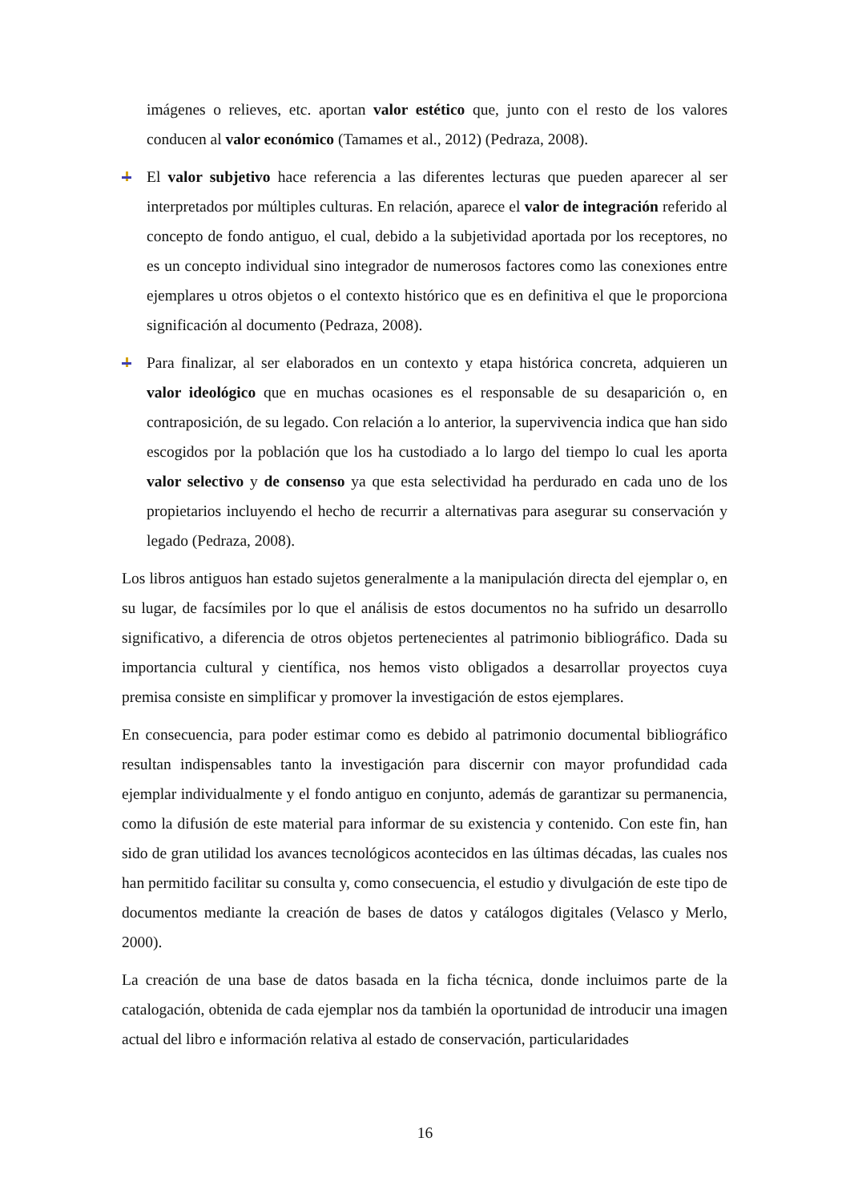imágenes o relieves, etc. aportan valor estético que, junto con el resto de los valores conducen al valor económico (Tamames et al., 2012) (Pedraza, 2008).
El valor subjetivo hace referencia a las diferentes lecturas que pueden aparecer al ser interpretados por múltiples culturas. En relación, aparece el valor de integración referido al concepto de fondo antiguo, el cual, debido a la subjetividad aportada por los receptores, no es un concepto individual sino integrador de numerosos factores como las conexiones entre ejemplares u otros objetos o el contexto histórico que es en definitiva el que le proporciona significación al documento (Pedraza, 2008).
Para finalizar, al ser elaborados en un contexto y etapa histórica concreta, adquieren un valor ideológico que en muchas ocasiones es el responsable de su desaparición o, en contraposición, de su legado. Con relación a lo anterior, la supervivencia indica que han sido escogidos por la población que los ha custodiado a lo largo del tiempo lo cual les aporta valor selectivo y de consenso ya que esta selectividad ha perdurado en cada uno de los propietarios incluyendo el hecho de recurrir a alternativas para asegurar su conservación y legado (Pedraza, 2008).
Los libros antiguos han estado sujetos generalmente a la manipulación directa del ejemplar o, en su lugar, de facsímiles por lo que el análisis de estos documentos no ha sufrido un desarrollo significativo, a diferencia de otros objetos pertenecientes al patrimonio bibliográfico. Dada su importancia cultural y científica, nos hemos visto obligados a desarrollar proyectos cuya premisa consiste en simplificar y promover la investigación de estos ejemplares.
En consecuencia, para poder estimar como es debido al patrimonio documental bibliográfico resultan indispensables tanto la investigación para discernir con mayor profundidad cada ejemplar individualmente y el fondo antiguo en conjunto, además de garantizar su permanencia, como la difusión de este material para informar de su existencia y contenido. Con este fin, han sido de gran utilidad los avances tecnológicos acontecidos en las últimas décadas, las cuales nos han permitido facilitar su consulta y, como consecuencia, el estudio y divulgación de este tipo de documentos mediante la creación de bases de datos y catálogos digitales (Velasco y Merlo, 2000).
La creación de una base de datos basada en la ficha técnica, donde incluimos parte de la catalogación, obtenida de cada ejemplar nos da también la oportunidad de introducir una imagen actual del libro e información relativa al estado de conservación, particularidades
16